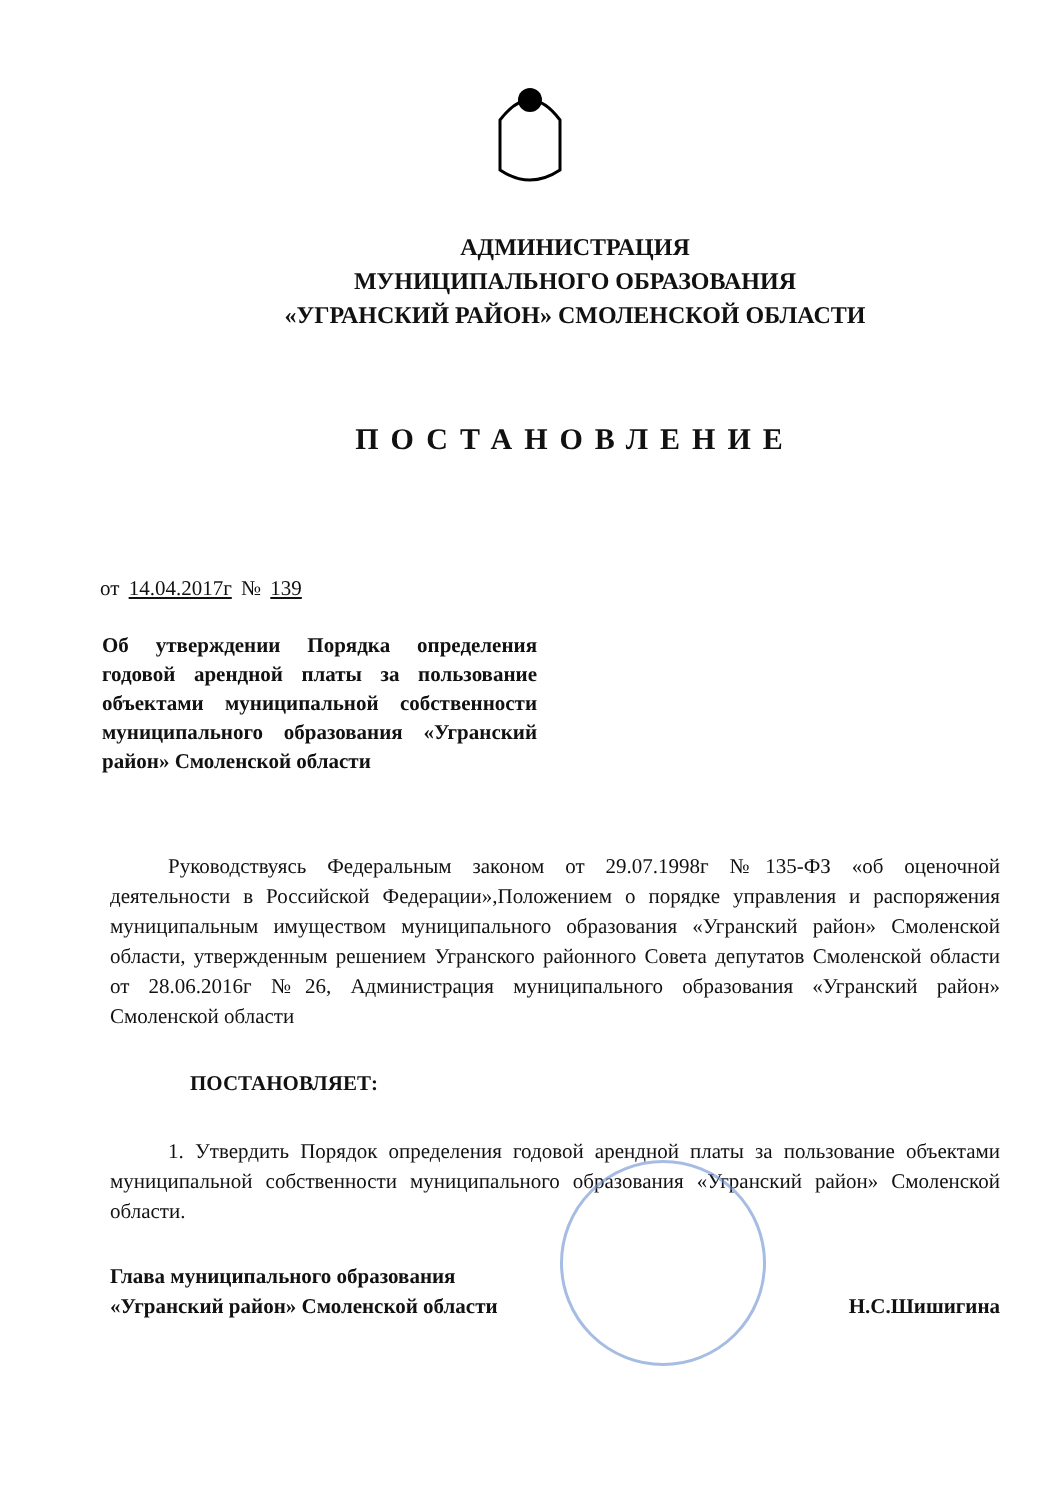АДМИНИСТРАЦИЯ
МУНИЦИПАЛЬНОГО ОБРАЗОВАНИЯ
«УГРАНСКИЙ РАЙОН» СМОЛЕНСКОЙ ОБЛАСТИ
ПОСТАНОВЛЕНИЕ
от 14.04.2017г № 139
Об утверждении Порядка определения годовой арендной платы за пользование объектами муниципальной собственности муниципального образования «Угранский район» Смоленской области
Руководствуясь Федеральным законом от 29.07.1998г №135-ФЗ «об оценочной деятельности в Российской Федерации»,Положением о порядке управления и распоряжения муниципальным имуществом муниципального образования «Угранский район» Смоленской области, утвержденным решением Угранского районного Совета депутатов Смоленской области от 28.06.2016г №26, Администрация муниципального образования «Угранский район» Смоленской области
ПОСТАНОВЛЯЕТ:
1. Утвердить Порядок определения годовой арендной платы за пользование объектами муниципальной собственности муниципального образования «Угранский район» Смоленской области.
Глава муниципального образования
«Угранский район» Смоленской области
Н.С.Шишигина